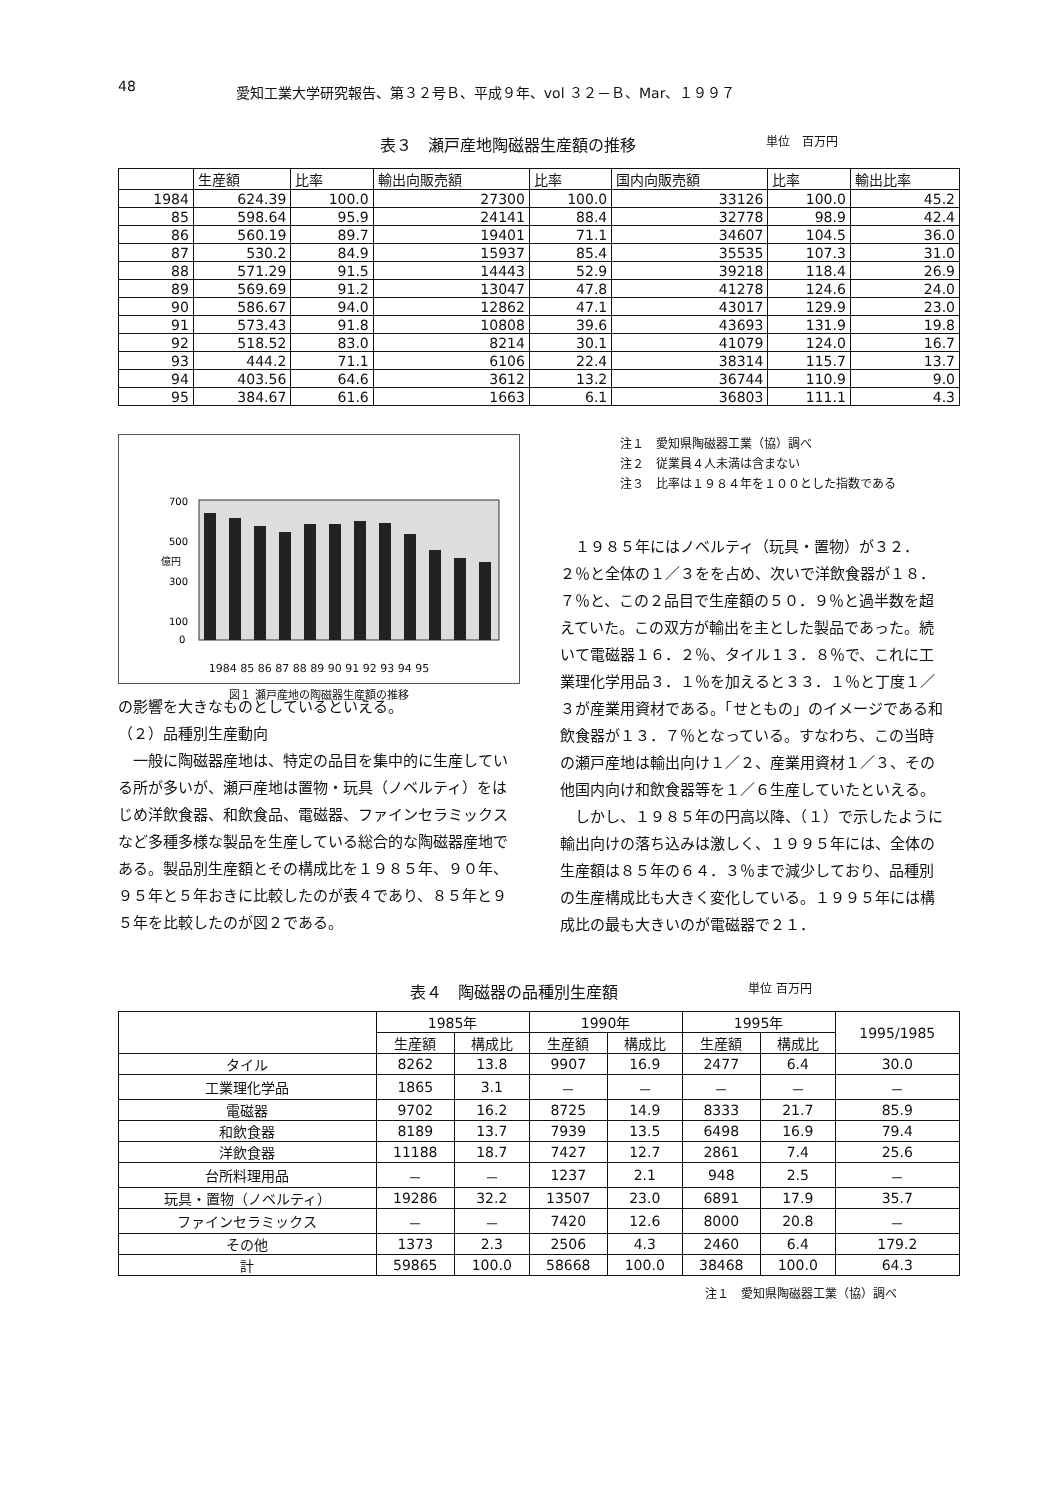48 愛知工業大学研究報告、第３２号Ｂ、平成９年、vol ３２－Ｂ、Mar、１９９７
表３　瀬戸産地陶磁器生産額の推移 単位　百万円
| | 生産額 | 比率 | 輸出向販売額 | 比率 | 国内向販売額 | 比率 | 輸出比率 |
| --- | --- | --- | --- | --- | --- | --- | --- |
| 1984 | 624.39 | 100.0 | 27300 | 100.0 | 33126 | 100.0 | 45.2 |
| 85 | 598.64 | 95.9 | 24141 | 88.4 | 32778 | 98.9 | 42.4 |
| 86 | 560.19 | 89.7 | 19401 | 71.1 | 34607 | 104.5 | 36.0 |
| 87 | 530.2 | 84.9 | 15937 | 85.4 | 35535 | 107.3 | 31.0 |
| 88 | 571.29 | 91.5 | 14443 | 52.9 | 39218 | 118.4 | 26.9 |
| 89 | 569.69 | 91.2 | 13047 | 47.8 | 41278 | 124.6 | 24.0 |
| 90 | 586.67 | 94.0 | 12862 | 47.1 | 43017 | 129.9 | 23.0 |
| 91 | 573.43 | 91.8 | 10808 | 39.6 | 43693 | 131.9 | 19.8 |
| 92 | 518.52 | 83.0 | 8214 | 30.1 | 41079 | 124.0 | 16.7 |
| 93 | 444.2 | 71.1 | 6106 | 22.4 | 38314 | 115.7 | 13.7 |
| 94 | 403.56 | 64.6 | 3612 | 13.2 | 36744 | 110.9 | 9.0 |
| 95 | 384.67 | 61.6 | 1663 | 6.1 | 36803 | 111.1 | 4.3 |
700
500
300
100
0
億円
1984 85 86 87 88 89 90 91 92 93 94 95
図１ 瀬戸産地の陶磁器生産額の推移
の影響を大きなものとしているといえる。
（２）品種別生産動向
　一般に陶磁器産地は、特定の品目を集中的に生産している所が多いが、瀬戸産地は置物・玩具（ノベルティ）をはじめ洋飲食器、和飲食品、電磁器、ファインセラミックスなど多種多様な製品を生産している総合的な陶磁器産地である。製品別生産額とその構成比を１９８５年、９０年、９５年と５年おきに比較したのが表４であり、８５年と９５年を比較したのが図２である。
注１　愛知県陶磁器工業（協）調べ
注２　従業員４人未満は含まない
注３　比率は１９８４年を１００とした指数である
　１９８５年にはノベルティ（玩具・置物）が３２．２％と全体の１／３をを占め、次いで洋飲食器が１８．７％と、この２品目で生産額の５０．９％と過半数を超えていた。この双方が輸出を主とした製品であった。続いて電磁器１６．２％、タイル１３．８％で、これに工業理化学用品３．１％を加えると３３．１％と丁度１／３が産業用資材である。「せともの」のイメージである和飲食器が１３．７％となっている。すなわち、この当時の瀬戸産地は輸出向け１／２、産業用資材１／３、その他国内向け和飲食器等を１／６生産していたといえる。
　しかし、１９８５年の円高以降、（１）で示したように輸出向けの落ち込みは激しく、１９９５年には、全体の生産額は８５年の６４．３％まで減少しており、品種別の生産構成比も大きく変化している。１９９５年には構成比の最も大きいのが電磁器で２１．
表４　陶磁器の品種別生産額 単位 百万円
| | 1985年 | | 1990年 | | 1995年 | | 1995/1985 |
| --- | --- | --- | --- | --- | --- | --- | --- |
| | 生産額 | 構成比 | 生産額 | 構成比 | 生産額 | 構成比 | |
| タイル | 8262 | 13.8 | 9907 | 16.9 | 2477 | 6.4 | 30.0 |
| 工業理化学品 | 1865 | 3.1 | － | － | － | － | － |
| 電磁器 | 9702 | 16.2 | 8725 | 14.9 | 8333 | 21.7 | 85.9 |
| 和飲食器 | 8189 | 13.7 | 7939 | 13.5 | 6498 | 16.9 | 79.4 |
| 洋飲食器 | 11188 | 18.7 | 7427 | 12.7 | 2861 | 7.4 | 25.6 |
| 台所料理用品 | － | － | 1237 | 2.1 | 948 | 2.5 | － |
| 玩具・置物（ノベルティ） | 19286 | 32.2 | 13507 | 23.0 | 6891 | 17.9 | 35.7 |
| ファインセラミックス | － | － | 7420 | 12.6 | 8000 | 20.8 | － |
| その他 | 1373 | 2.3 | 2506 | 4.3 | 2460 | 6.4 | 179.2 |
| 計 | 59865 | 100.0 | 58668 | 100.0 | 38468 | 100.0 | 64.3 |
注１　愛知県陶磁器工業（協）調べ